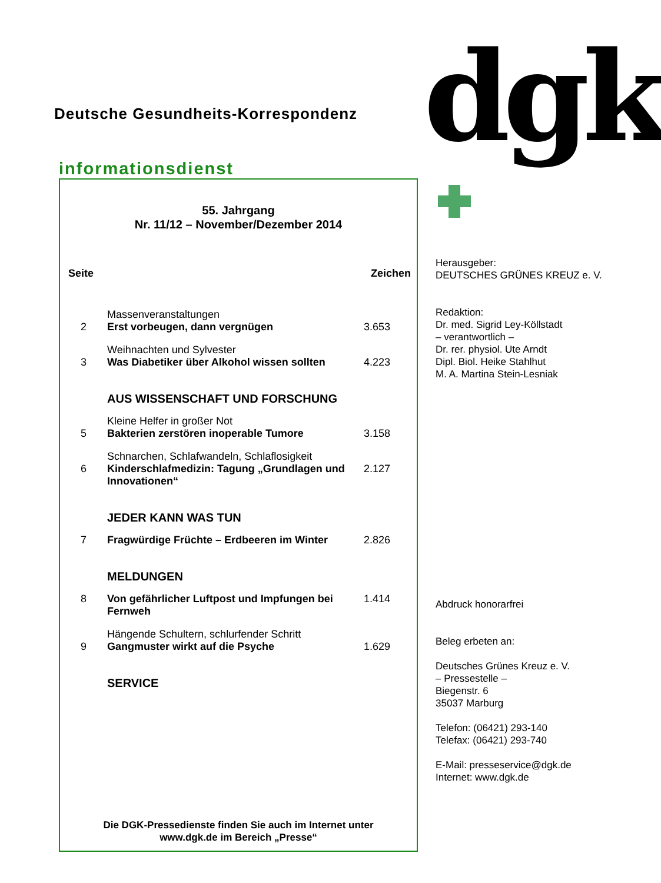dgk
Deutsche Gesundheits-Korrespondenz
informationsdienst
55. Jahrgang
Nr. 11/12 – November/Dezember 2014
| Seite | | Zeichen |
| --- | --- | --- |
| 2 | Massenveranstaltungen Erst vorbeugen, dann vergnügen | 3.653 |
| 3 | Weihnachten und Sylvester Was Diabetiker über Alkohol wissen sollten | 4.223 |
| | AUS WISSENSCHAFT UND FORSCHUNG | |
| 5 | Kleine Helfer in großer Not Bakterien zerstören inoperable Tumore | 3.158 |
| 6 | Schnarchen, Schlafwandeln, Schlaflosigkeit Kinderschlafmedizin: Tagung „Grundlagen und Innovationen“ | 2.127 |
| | JEDER KANN WAS TUN | |
| 7 | Fragwürdige Früchte – Erdbeeren im Winter | 2.826 |
| | MELDUNGEN | |
| 8 | Von gefährlicher Luftpost und Impfungen bei Fernweh | 1.414 |
| 9 | Hängende Schultern, schlurfender Schritt Gangmuster wirkt auf die Psyche | 1.629 |
| | SERVICE | |
Die DGK-Pressedienste finden Sie auch im Internet unter
www.dgk.de im Bereich „Presse“
Herausgeber:
DEUTSCHES GRÜNES KREUZ e. V.
Redaktion:
Dr. med. Sigrid Ley-Köllstadt
– verantwortlich –
Dr. rer. physiol. Ute Arndt
Dipl. Biol. Heike Stahlhut
M. A. Martina Stein-Lesniak
Abdruck honorarfrei
Beleg erbeten an:
Deutsches Grünes Kreuz e. V.
– Pressestelle –
Biegenstr. 6
35037 Marburg
Telefon: (06421) 293-140
Telefax: (06421) 293-740
E-Mail: presseservice@dgk.de
Internet: www.dgk.de